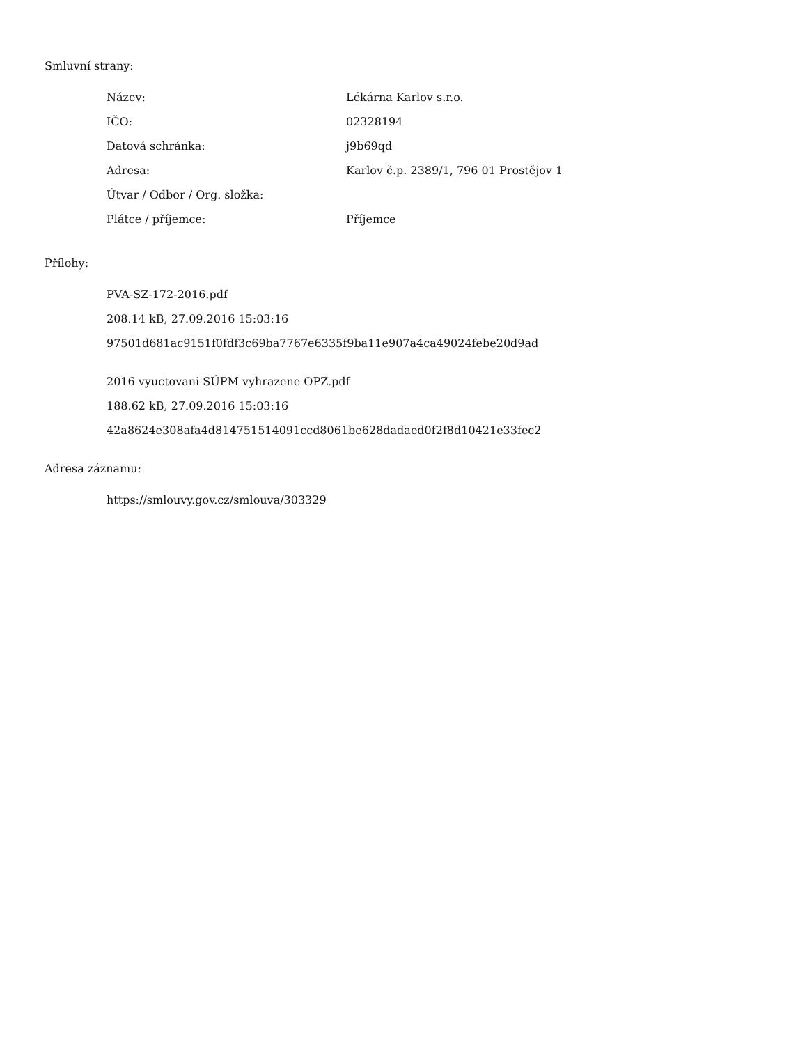Smluvní strany:
| Název: | Lékárna Karlov s.r.o. |
| IČO: | 02328194 |
| Datová schránka: | j9b69qd |
| Adresa: | Karlov č.p. 2389/1, 796 01 Prostějov 1 |
| Útvar / Odbor / Org. složka: | |
| Plátce / příjemce: | Příjemce |
Přílohy:
PVA-SZ-172-2016.pdf
208.14 kB, 27.09.2016 15:03:16
97501d681ac9151f0fdf3c69ba7767e6335f9ba11e907a4ca49024febe20d9ad
2016 vyuctovani SÚPM vyhrazene OPZ.pdf
188.62 kB, 27.09.2016 15:03:16
42a8624e308afa4d814751514091ccd8061be628dadaed0f2f8d10421e33fec2
Adresa záznamu:
https://smlouvy.gov.cz/smlouva/303329